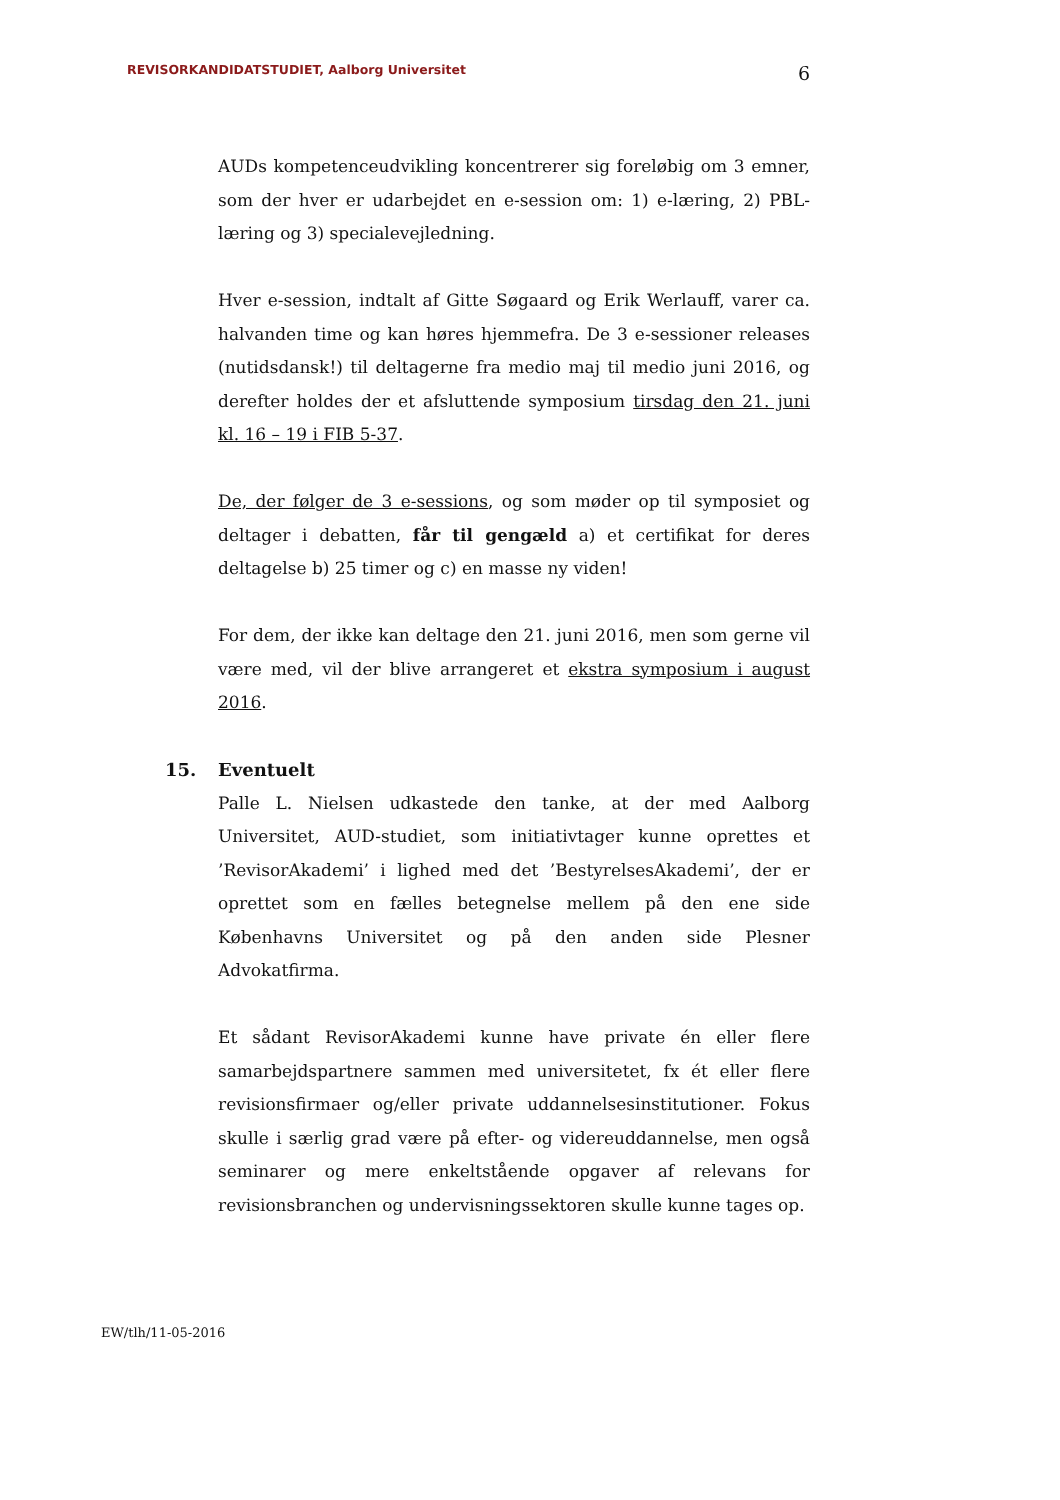REVISORKANDIDATSTUDIET, Aalborg Universitet 6
AUDs kompetenceudvikling koncentrerer sig foreløbig om 3 emner, som der hver er udarbejdet en e-session om: 1) e-læring, 2) PBL-læring og 3) specialevejledning.
Hver e-session, indtalt af Gitte Søgaard og Erik Werlauff, varer ca. halvanden time og kan høres hjemmefra. De 3 e-sessioner releases (nutidsdansk!) til deltagerne fra medio maj til medio juni 2016, og derefter holdes der et afsluttende symposium tirsdag den 21. juni kl. 16 – 19 i FIB 5-37.
De, der følger de 3 e-sessions, og som møder op til symposiet og deltager i debatten, får til gengæld a) et certifikat for deres deltagelse b) 25 timer og c) en masse ny viden!
For dem, der ikke kan deltage den 21. juni 2016, men som gerne vil være med, vil der blive arrangeret et ekstra symposium i august 2016.
15. Eventuelt
Palle L. Nielsen udkastede den tanke, at der med Aalborg Universitet, AUD-studiet, som initiativtager kunne oprettes et ’RevisorAkademi’ i lighed med det ’BestyrelsesAkademi’, der er oprettet som en fælles betegnelse mellem på den ene side Københavns Universitet og på den anden side Plesner Advokatfirma.
Et sådant RevisorAkademi kunne have private én eller flere samarbejdspartnere sammen med universitetet, fx ét eller flere revisionsfirmaer og/eller private uddannelsesinstitutioner. Fokus skulle i særlig grad være på efter- og videreuddannelse, men også seminarer og mere enkeltstående opgaver af relevans for revisionsbranchen og undervisningssektoren skulle kunne tages op.
EW/tlh/11-05-2016